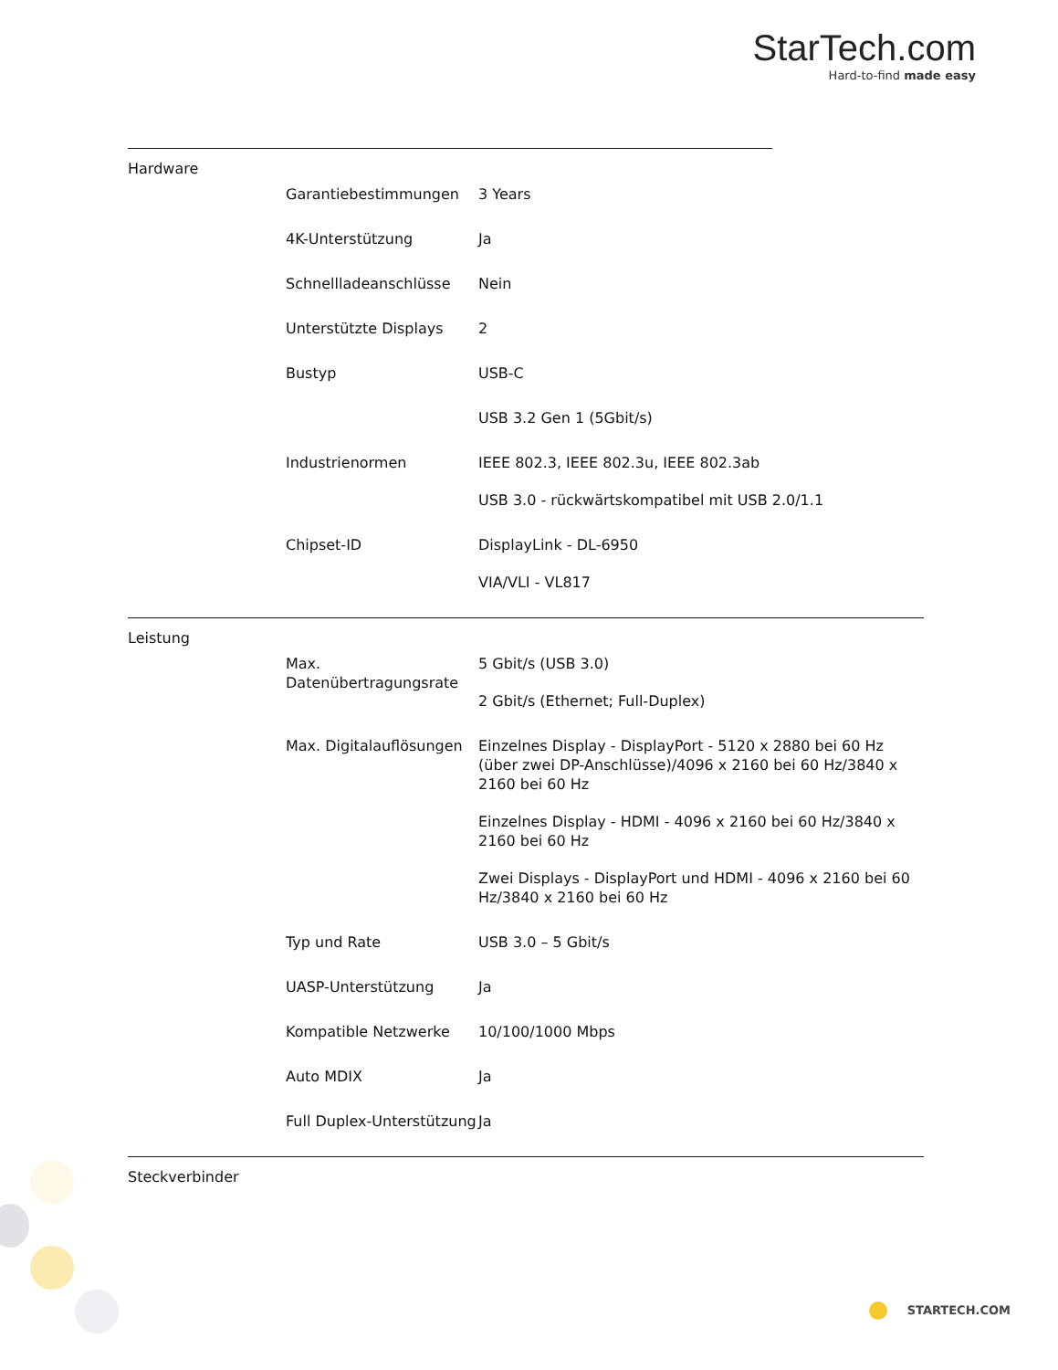StarTech.com
Hard-to-find made easy
Hardware
| Garantiebestimmungen | 3 Years |
| 4K-Unterstützung | Ja |
| Schnellladeanschlüsse | Nein |
| Unterstützte Displays | 2 |
| Bustyp | USB-C USB 3.2 Gen 1 (5Gbit/s) |
| Industrienormen | IEEE 802.3, IEEE 802.3u, IEEE 802.3ab USB 3.0 - rückwärtskompatibel mit USB 2.0/1.1 |
| Chipset-ID | DisplayLink - DL-6950 VIA/VLI - VL817 |
Leistung
| Max. Datenübertragungsrate | 5 Gbit/s (USB 3.0) 2 Gbit/s (Ethernet; Full-Duplex) |
| Max. Digitalauflösungen | Einzelnes Display - DisplayPort - 5120 x 2880 bei 60 Hz (über zwei DP-Anschlüsse)/4096 x 2160 bei 60 Hz/3840 x 2160 bei 60 Hz Einzelnes Display - HDMI - 4096 x 2160 bei 60 Hz/3840 x 2160 bei 60 Hz Zwei Displays - DisplayPort und HDMI - 4096 x 2160 bei 60 Hz/3840 x 2160 bei 60 Hz |
| Typ und Rate | USB 3.0 – 5 Gbit/s |
| UASP-Unterstützung | Ja |
| Kompatible Netzwerke | 10/100/1000 Mbps |
| Auto MDIX | Ja |
| Full Duplex-Unterstützung | Ja |
Steckverbinder
STARTECH.COM